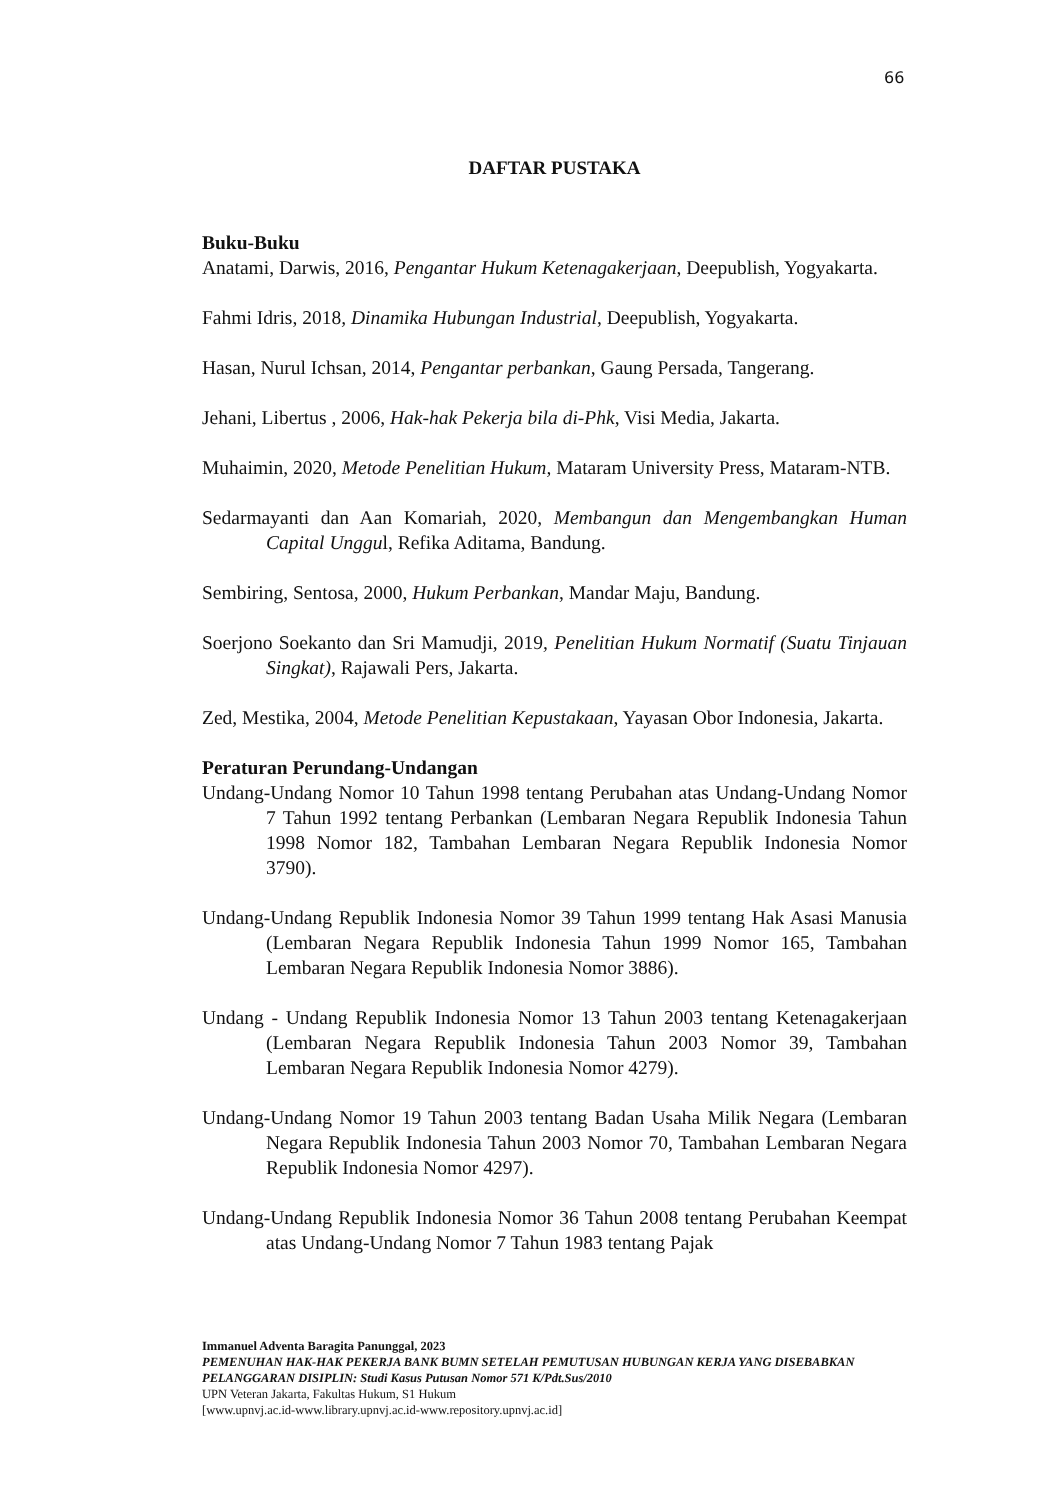66
DAFTAR PUSTAKA
Buku-Buku
Anatami, Darwis, 2016, Pengantar Hukum Ketenagakerjaan, Deepublish, Yogyakarta.
Fahmi Idris, 2018, Dinamika Hubungan Industrial, Deepublish, Yogyakarta.
Hasan, Nurul Ichsan, 2014, Pengantar perbankan, Gaung Persada, Tangerang.
Jehani, Libertus , 2006, Hak-hak Pekerja bila di-Phk, Visi Media, Jakarta.
Muhaimin, 2020, Metode Penelitian Hukum, Mataram University Press, Mataram-NTB.
Sedarmayanti dan Aan Komariah, 2020, Membangun dan Mengembangkan Human Capital Unggul, Refika Aditama, Bandung.
Sembiring, Sentosa, 2000, Hukum Perbankan, Mandar Maju, Bandung.
Soerjono Soekanto dan Sri Mamudji, 2019, Penelitian Hukum Normatif (Suatu Tinjauan Singkat), Rajawali Pers, Jakarta.
Zed, Mestika, 2004, Metode Penelitian Kepustakaan, Yayasan Obor Indonesia, Jakarta.
Peraturan Perundang-Undangan
Undang-Undang Nomor 10 Tahun 1998 tentang Perubahan atas Undang-Undang Nomor 7 Tahun 1992 tentang Perbankan (Lembaran Negara Republik Indonesia Tahun 1998 Nomor 182, Tambahan Lembaran Negara Republik Indonesia Nomor 3790).
Undang-Undang Republik Indonesia Nomor 39 Tahun 1999 tentang Hak Asasi Manusia (Lembaran Negara Republik Indonesia Tahun 1999 Nomor 165, Tambahan Lembaran Negara Republik Indonesia Nomor 3886).
Undang - Undang Republik Indonesia Nomor 13 Tahun 2003 tentang Ketenagakerjaan (Lembaran Negara Republik Indonesia Tahun 2003 Nomor 39, Tambahan Lembaran Negara Republik Indonesia Nomor 4279).
Undang-Undang Nomor 19 Tahun 2003 tentang Badan Usaha Milik Negara (Lembaran Negara Republik Indonesia Tahun 2003 Nomor 70, Tambahan Lembaran Negara Republik Indonesia Nomor 4297).
Undang-Undang Republik Indonesia Nomor 36 Tahun 2008 tentang Perubahan Keempat atas Undang-Undang Nomor 7 Tahun 1983 tentang Pajak
Immanuel Adventa Baragita Panunggal, 2023
PEMENUHAN HAK-HAK PEKERJA BANK BUMN SETELAH PEMUTUSAN HUBUNGAN KERJA YANG DISEBABKAN PELANGGARAN DISIPLIN: Studi Kasus Putusan Nomor 571 K/Pdt.Sus/2010
UPN Veteran Jakarta, Fakultas Hukum, S1 Hukum
[www.upnvj.ac.id-www.library.upnvj.ac.id-www.repository.upnvj.ac.id]